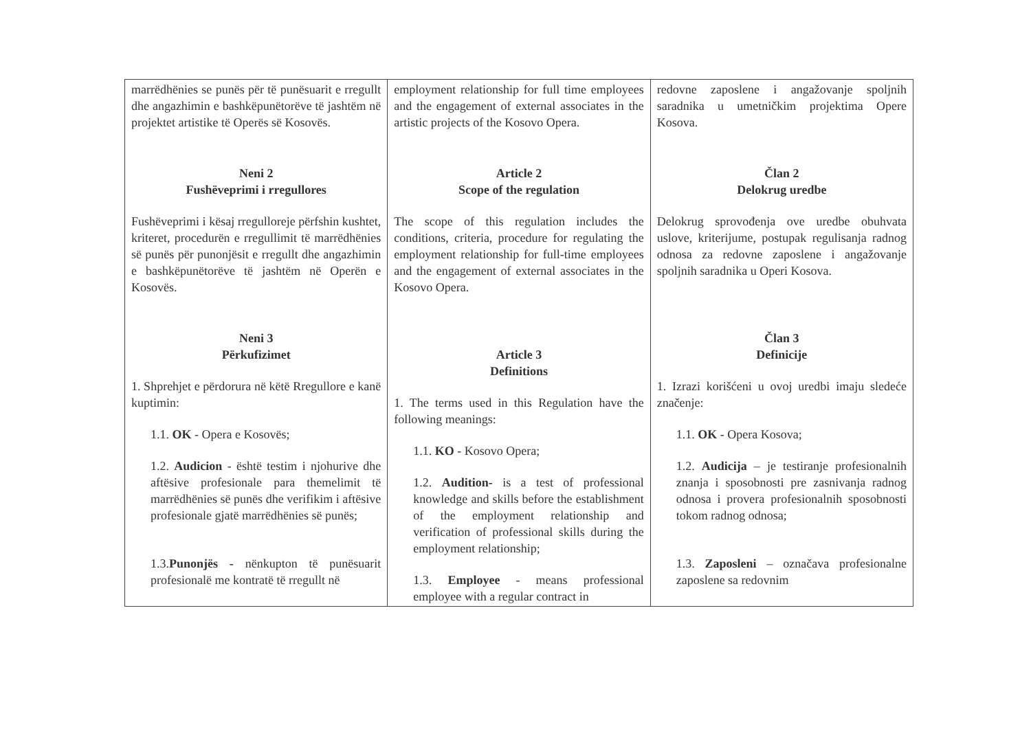| marrëdhënies se punës për të punësuarit e rregullt dhe angazhimin e bashkëpunëtorëve të jashtëm në projektet artistike të Operës së Kosovës. Neni 2 Fushëveprimi i rregullores Fushëveprimi i kësaj rregulloreje përfshin kushtet, kriteret, procedurën e rregullimit të marrëdhënies së punës për punonjësit e rregullt dhe angazhimin e bashkëpunëtorëve të jashtëm në Operën e Kosovës. Neni 3 Përkufizimet 1. Shprehjet e përdorura në këtë Rregullore e kanë kuptimin: 1.1. OK - Opera e Kosovës; 1.2. Audicion - është testim i njohurive dhe aftësive profesionale para themelimit të marrëdhënies së punës dhe verifikim i aftësive profesionale gjatë marrëdhënies së punës; 1.3. Punonjës - nënkupton të punësuarit profesionalë me kontratë të rregullt në | employment relationship for full time employees and the engagement of external associates in the artistic projects of the Kosovo Opera. Article 2 Scope of the regulation The scope of this regulation includes the conditions, criteria, procedure for regulating the employment relationship for full-time employees and the engagement of external associates in the Kosovo Opera. Article 3 Definitions 1. The terms used in this Regulation have the following meanings: 1.1. KO - Kosovo Opera; 1.2. Audition- is a test of professional knowledge and skills before the establishment of the employment relationship and verification of professional skills during the employment relationship; 1.3. Employee - means professional employee with a regular contract in | redovne zaposlene i angažovanje spoljnih saradnika u umetničkim projektima Opere Kosova. Član 2 Delokrug uredbe Delokrug sprovođenja ove uredbe obuhvata uslove, kriterijume, postupak regulisanja radnog odnosa za redovne zaposlene i angažovanje spoljnih saradnika u Operi Kosova. Član 3 Definicije 1. Izrazi korišćeni u ovoj uredbi imaju sledeće značenje: 1.1. OK - Opera Kosova; 1.2. Audicija – je testiranje profesionalnih znanja i sposobnosti pre zasnivanja radnog odnosa i provera profesionalnih sposobnosti tokom radnog odnosa; 1.3. Zaposleni – označava profesionalne zaposlene sa redovnim |